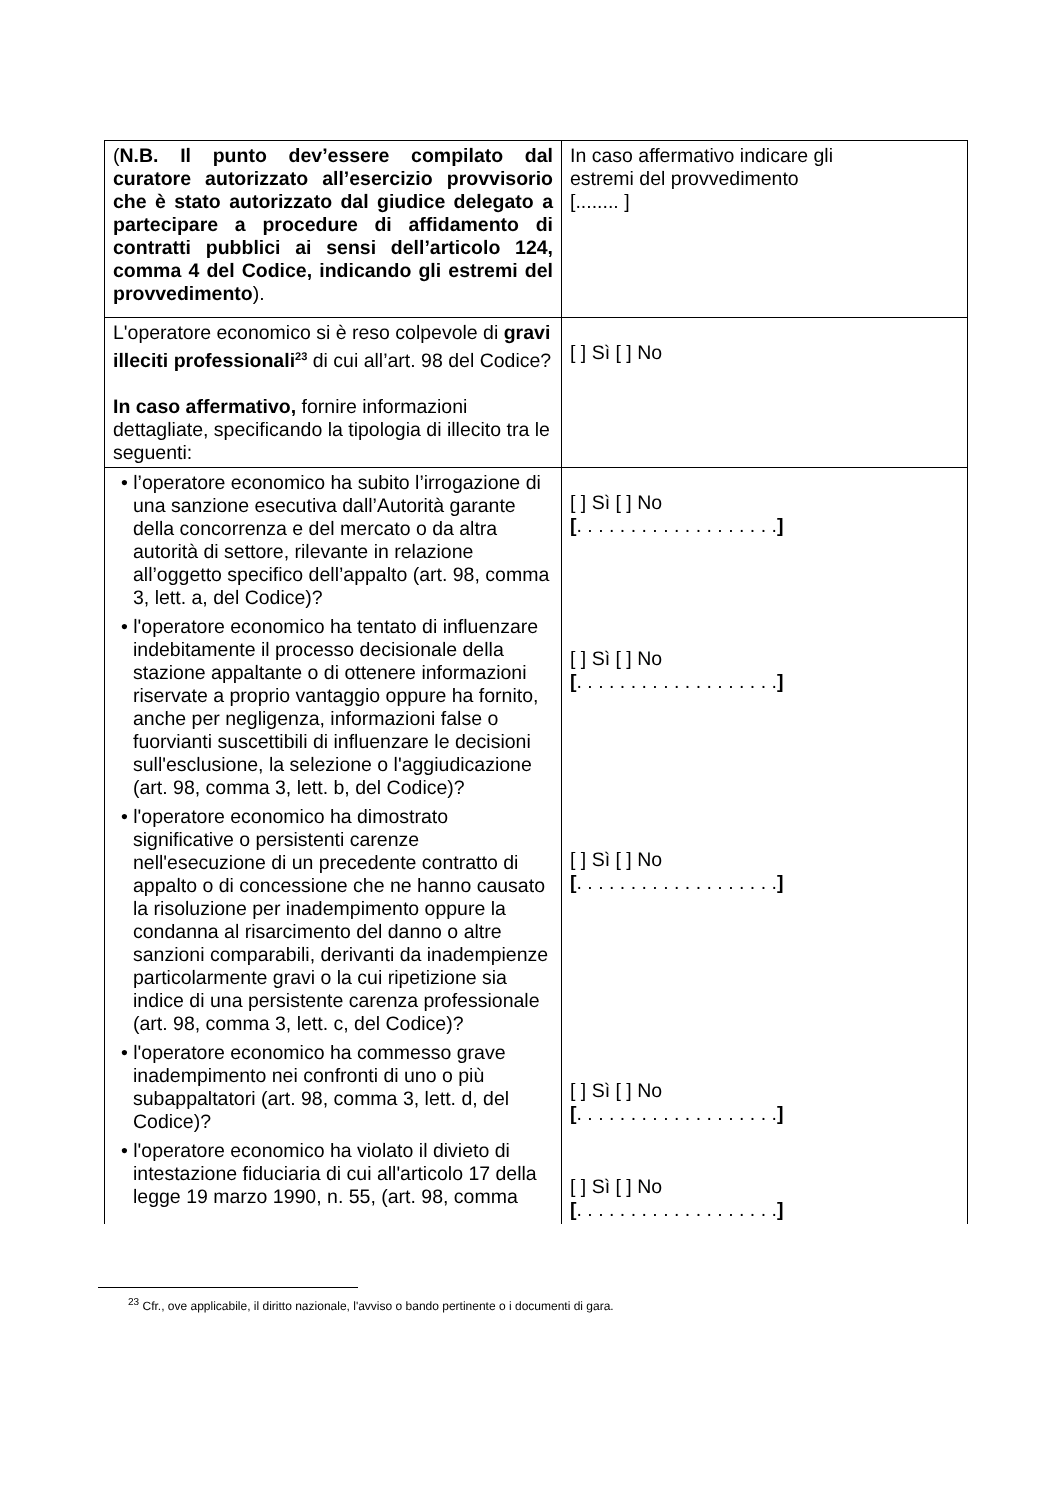| ( N.B. Il punto dev’essere compilato dal curatore autorizzato all’esercizio provvisorio che è stato autorizzato dal giudice delegato a partecipare a procedure di affidamento di contratti pubblici ai sensi dell’articolo 124, comma 4 del Codice, indicando gli estremi del provvedimento ). | In caso affermativo indicare gli estremi del provvedimento [........ ] |
| L'operatore economico si è reso colpevole di gravi illeciti professionali<sup>23</sup> di cui all’art. 98 del Codice? In caso affermativo, fornire informazioni dettagliate, specificando la tipologia di illecito tra le seguenti: | [ ] Sì [ ] No |
| • l’operatore economico ha subito l’irrogazione di una sanzione esecutiva dall’Autorità garante della concorrenza e del mercato o da altra autorità di settore, rilevante in relazione all’oggetto specifico dell’appalto (art. 98, comma 3, lett. a, del Codice)? • l'operatore economico ha tentato di influenzare indebitamente il processo decisionale della stazione appaltante o di ottenere informazioni riservate a proprio vantaggio oppure ha fornito, anche per negligenza, informazioni false o fuorvianti suscettibili di influenzare le decisioni sull'esclusione, la selezione o l'aggiudicazione (art. 98, comma 3, lett. b, del Codice)? • l'operatore economico ha dimostrato significative o persistenti carenze nell'esecuzione di un precedente contratto di appalto o di concessione che ne hanno causato la risoluzione per inadempimento oppure la condanna al risarcimento del danno o altre sanzioni comparabili, derivanti da inadempienze particolarmente gravi o la cui ripetizione sia indice di una persistente carenza professionale (art. 98, comma 3, lett. c, del Codice)? • l'operatore economico ha commesso grave inadempimento nei confronti di uno o più subappaltatori (art. 98, comma 3, lett. d, del Codice)? • l'operatore economico ha violato il divieto di intestazione fiduciaria di cui all'articolo 17 della legge 19 marzo 1990, n. 55, (art. 98, comma | [ ] Sì [ ] No [ . . . . . . . . . . . . . . . . . . . ] [ ] Sì [ ] No [ . . . . . . . . . . . . . . . . . . . ] [ ] Sì [ ] No [ . . . . . . . . . . . . . . . . . . . ] [ ] Sì [ ] No [ . . . . . . . . . . . . . . . . . . . ] [ ] Sì [ ] No [ . . . . . . . . . . . . . . . . . . . ] |
<sup>23</sup> Cfr., ove applicabile, il diritto nazionale, l'avviso o bando pertinente o i documenti di gara.